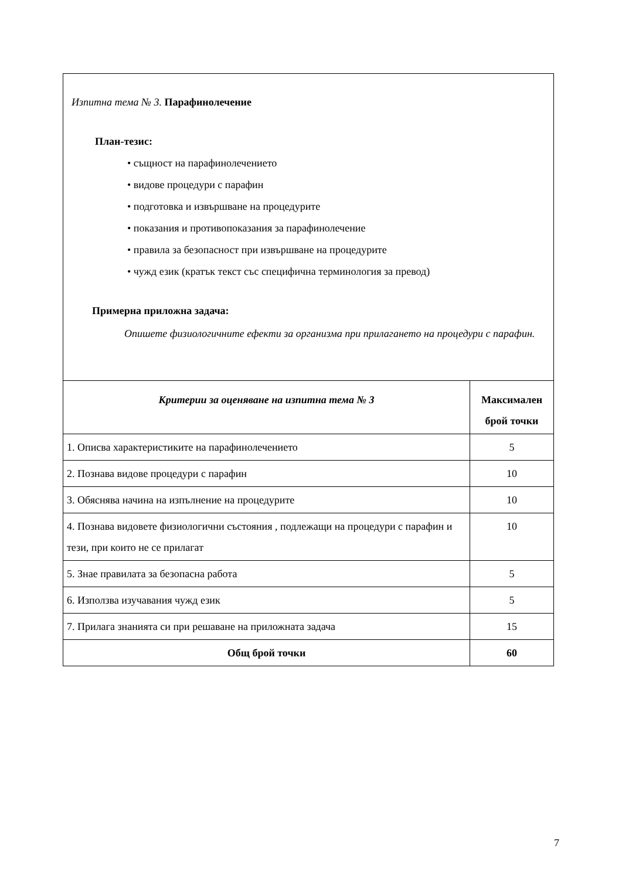| Изпитна тема № 3. Парафинолечение План-тезис: • същност на парафинолечението • видове процедури с парафин • подготовка и извършване на процедурите • показания и противопоказания за парафинолечение • правила за безопасност при извършване на процедурите • чужд език (кратък текст със специфична терминология за превод) Примерна приложна задача: Опишете физиологичните ефекти за организма при прилагането на процедури с парафин. | |
| Критерии за оценяване на изпитна тема № 3 | Максимален брой точки |
| 1. Описва характеристиките на парафинолечението | 5 |
| 2. Познава видове процедури с парафин | 10 |
| 3. Обяснява начина на изпълнение на процедурите | 10 |
| 4. Познава видовете физиологични състояния , подлежащи на процедури с парафин и тези, при които не се прилагат | 10 |
| 5. Знае правилата за безопасна работа | 5 |
| 6. Използва изучавания чужд език | 5 |
| 7. Прилага знанията си при решаване на приложната задача | 15 |
| Общ брой точки | 60 |
7